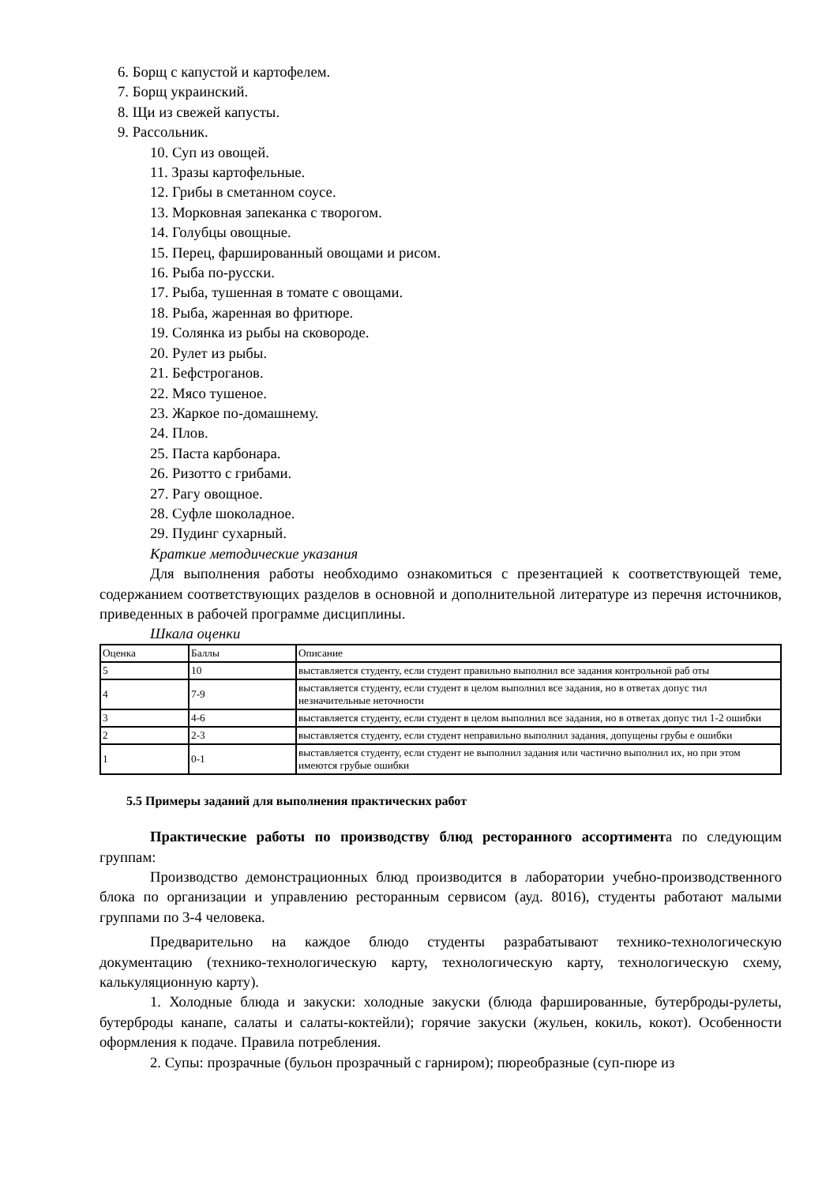6. Борщ с капустой и картофелем.
7. Борщ украинский.
8. Щи из свежей капусты.
9. Рассольник.
10. Суп из овощей.
11. Зразы картофельные.
12. Грибы в сметанном соусе.
13. Морковная запеканка с творогом.
14. Голубцы овощные.
15. Перец, фаршированный овощами и рисом.
16. Рыба по-русски.
17. Рыба, тушенная в томате с овощами.
18. Рыба, жаренная во фритюре.
19. Солянка из рыбы на сковороде.
20. Рулет из рыбы.
21. Бефстроганов.
22. Мясо тушеное.
23. Жаркое по-домашнему.
24. Плов.
25. Паста карбонара.
26. Ризотто с грибами.
27. Рагу овощное.
28. Суфле шоколадное.
29. Пудинг сухарный.
Краткие методические указания
Для выполнения работы необходимо ознакомиться с презентацией к соответствующей теме, содержанием соответствующих разделов в основной и дополнительной литературе из перечня источников, приведенных в рабочей программе дисциплины.
Шкала оценки
| Оценка | Баллы | Описание |
| 5 | 10 | выставляется студенту, если студент правильно выполнил все задания контрольной раб оты |
| 4 | 7-9 | выставляется студенту, если студент в целом выполнил все задания, но в ответах допус тил незначительные неточности |
| 3 | 4-6 | выставляется студенту, если студент в целом выполнил все задания, но в ответах допус тил 1-2 ошибки |
| 2 | 2-3 | выставляется студенту, если студент неправильно выполнил задания, допущены грубы е ошибки |
| 1 | 0-1 | выставляется студенту, если студент не выполнил задания или частично выполнил их, но при этом имеются грубые ошибки |
5.5 Примеры заданий для выполнения практических работ
Практические работы по производству блюд ресторанного ассортимента по следующим группам:
Производство демонстрационных блюд производится в лаборатории учебно-производственного блока по организации и управлению ресторанным сервисом (ауд. 8016), студенты работают малыми группами по 3-4 человека.
Предварительно на каждое блюдо студенты разрабатывают технико-технологическую документацию (технико-технологическую карту, технологическую карту, технологическую схему, калькуляционную карту).
1. Холодные блюда и закуски: холодные закуски (блюда фаршированные, бутерброды-рулеты, бутерброды канапе, салаты и салаты-коктейли); горячие закуски (жульен, кокиль, кокот). Особенности оформления к подаче. Правила потребления.
2. Супы: прозрачные (бульон прозрачный с гарниром); пюреобразные (суп-пюре из